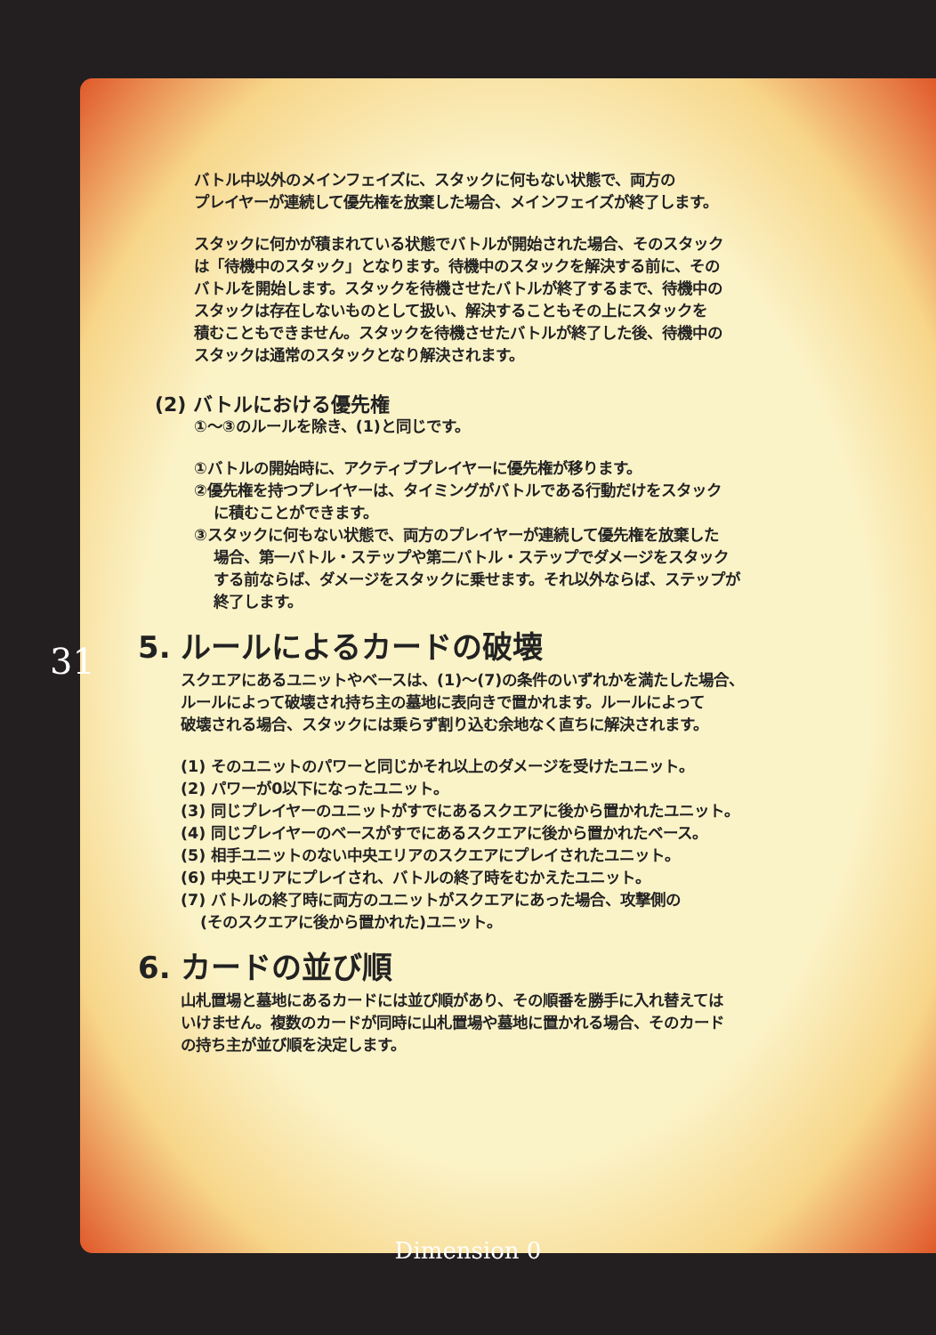バトル中以外のメインフェイズに、スタックに何もない状態で、両方の
プレイヤーが連続して優先権を放棄した場合、メインフェイズが終了します。
スタックに何かが積まれている状態でバトルが開始された場合、そのスタック
は「待機中のスタック」となります。待機中のスタックを解決する前に、その
バトルを開始します。スタックを待機させたバトルが終了するまで、待機中の
スタックは存在しないものとして扱い、解決することもその上にスタックを
積むこともできません。スタックを待機させたバトルが終了した後、待機中の
スタックは通常のスタックとなり解決されます。
(2) バトルにおける優先権
①～③のルールを除き、(1)と同じです。
①バトルの開始時に、アクティブプレイヤーに優先権が移ります。
②優先権を持つプレイヤーは、タイミングがバトルである行動だけをスタック
に積むことができます。
③スタックに何もない状態で、両方のプレイヤーが連続して優先権を放棄した
場合、第一バトル・ステップや第二バトル・ステップでダメージをスタック
する前ならば、ダメージをスタックに乗せます。それ以外ならば、ステップが
終了します。
5. ルールによるカードの破壊
スクエアにあるユニットやベースは、(1)～(7)の条件のいずれかを満たした場合、
ルールによって破壊され持ち主の墓地に表向きで置かれます。ルールによって
破壊される場合、スタックには乗らず割り込む余地なく直ちに解決されます。
(1) そのユニットのパワーと同じかそれ以上のダメージを受けたユニット。
(2) パワーが0以下になったユニット。
(3) 同じプレイヤーのユニットがすでにあるスクエアに後から置かれたユニット。
(4) 同じプレイヤーのベースがすでにあるスクエアに後から置かれたベース。
(5) 相手ユニットのない中央エリアのスクエアにプレイされたユニット。
(6) 中央エリアにプレイされ、バトルの終了時をむかえたユニット。
(7) バトルの終了時に両方のユニットがスクエアにあった場合、攻撃側の
(そのスクエアに後から置かれた)ユニット。
6. カードの並び順
山札置場と墓地にあるカードには並び順があり、その順番を勝手に入れ替えては
いけません。複数のカードが同時に山札置場や墓地に置かれる場合、そのカード
の持ち主が並び順を決定します。
31
Dimension 0